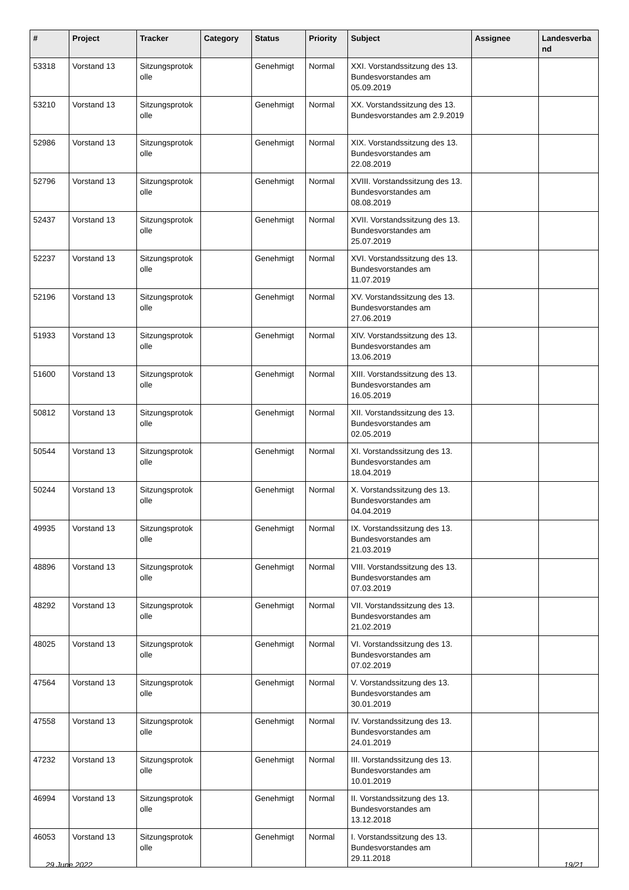| # | Project | Tracker | Category | Status | Priority | Subject | Assignee | Landesverba nd |
| --- | --- | --- | --- | --- | --- | --- | --- | --- |
| 53318 | Vorstand 13 | Sitzungsprotok olle | | Genehmigt | Normal | XXI. Vorstandssitzung des 13. Bundesvorstandes am 05.09.2019 | | |
| 53210 | Vorstand 13 | Sitzungsprotok olle | | Genehmigt | Normal | XX. Vorstandssitzung des 13. Bundesvorstandes am 2.9.2019 | | |
| 52986 | Vorstand 13 | Sitzungsprotok olle | | Genehmigt | Normal | XIX. Vorstandssitzung des 13. Bundesvorstandes am 22.08.2019 | | |
| 52796 | Vorstand 13 | Sitzungsprotok olle | | Genehmigt | Normal | XVIII. Vorstandssitzung des 13. Bundesvorstandes am 08.08.2019 | | |
| 52437 | Vorstand 13 | Sitzungsprotok olle | | Genehmigt | Normal | XVII. Vorstandssitzung des 13. Bundesvorstandes am 25.07.2019 | | |
| 52237 | Vorstand 13 | Sitzungsprotok olle | | Genehmigt | Normal | XVI. Vorstandssitzung des 13. Bundesvorstandes am 11.07.2019 | | |
| 52196 | Vorstand 13 | Sitzungsprotok olle | | Genehmigt | Normal | XV. Vorstandssitzung des 13. Bundesvorstandes am 27.06.2019 | | |
| 51933 | Vorstand 13 | Sitzungsprotok olle | | Genehmigt | Normal | XIV. Vorstandssitzung des 13. Bundesvorstandes am 13.06.2019 | | |
| 51600 | Vorstand 13 | Sitzungsprotok olle | | Genehmigt | Normal | XIII. Vorstandssitzung des 13. Bundesvorstandes am 16.05.2019 | | |
| 50812 | Vorstand 13 | Sitzungsprotok olle | | Genehmigt | Normal | XII. Vorstandssitzung des 13. Bundesvorstandes am 02.05.2019 | | |
| 50544 | Vorstand 13 | Sitzungsprotok olle | | Genehmigt | Normal | XI. Vorstandssitzung des 13. Bundesvorstandes am 18.04.2019 | | |
| 50244 | Vorstand 13 | Sitzungsprotok olle | | Genehmigt | Normal | X. Vorstandssitzung des 13. Bundesvorstandes am 04.04.2019 | | |
| 49935 | Vorstand 13 | Sitzungsprotok olle | | Genehmigt | Normal | IX. Vorstandssitzung des 13. Bundesvorstandes am 21.03.2019 | | |
| 48896 | Vorstand 13 | Sitzungsprotok olle | | Genehmigt | Normal | VIII. Vorstandssitzung des 13. Bundesvorstandes am 07.03.2019 | | |
| 48292 | Vorstand 13 | Sitzungsprotok olle | | Genehmigt | Normal | VII. Vorstandssitzung des 13. Bundesvorstandes am 21.02.2019 | | |
| 48025 | Vorstand 13 | Sitzungsprotok olle | | Genehmigt | Normal | VI. Vorstandssitzung des 13. Bundesvorstandes am 07.02.2019 | | |
| 47564 | Vorstand 13 | Sitzungsprotok olle | | Genehmigt | Normal | V. Vorstandssitzung des 13. Bundesvorstandes am 30.01.2019 | | |
| 47558 | Vorstand 13 | Sitzungsprotok olle | | Genehmigt | Normal | IV. Vorstandssitzung des 13. Bundesvorstandes am 24.01.2019 | | |
| 47232 | Vorstand 13 | Sitzungsprotok olle | | Genehmigt | Normal | III. Vorstandssitzung des 13. Bundesvorstandes am 10.01.2019 | | |
| 46994 | Vorstand 13 | Sitzungsprotok olle | | Genehmigt | Normal | II. Vorstandssitzung des 13. Bundesvorstandes am 13.12.2018 | | |
| 46053 | Vorstand 13 | Sitzungsprotok olle | | Genehmigt | Normal | I. Vorstandssitzung des 13. Bundesvorstandes am 29.11.2018 | | |
29 June 2022 19/21